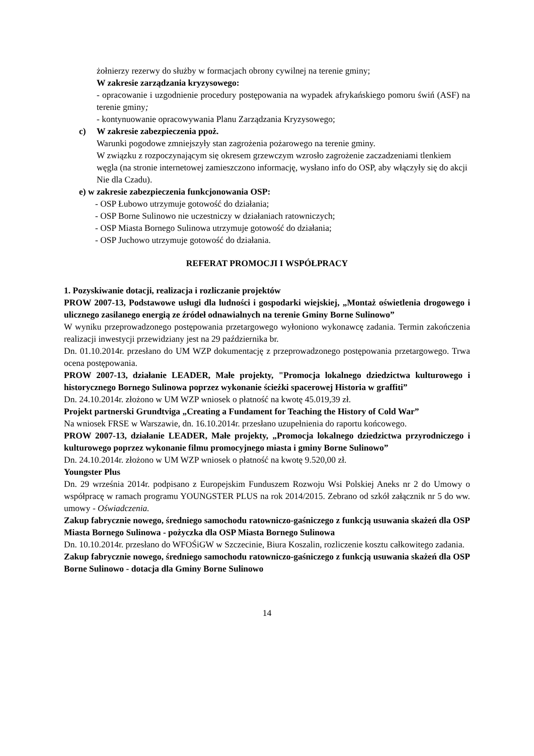żołnierzy rezerwy do służby w formacjach obrony cywilnej na terenie gminy;
W zakresie zarządzania kryzysowego:
- opracowanie i uzgodnienie procedury postępowania na wypadek afrykańskiego pomoru świń (ASF) na terenie gminy;
- kontynuowanie opracowywania Planu Zarządzania Kryzysowego;
c) W zakresie zabezpieczenia ppoż.
Warunki pogodowe zmniejszyły stan zagrożenia pożarowego na terenie gminy.
W związku z rozpoczynającym się okresem grzewczym wzrosło zagrożenie zaczadzeniami tlenkiem węgla (na stronie internetowej zamieszczono informację, wysłano info do OSP, aby włączyły się do akcji Nie dla Czadu).
e) w zakresie zabezpieczenia funkcjonowania OSP:
- OSP Łubowo utrzymuje gotowość do działania;
- OSP Borne Sulinowo nie uczestniczy w działaniach ratowniczych;
- OSP Miasta Bornego Sulinowa utrzymuje gotowość do działania;
- OSP Juchowo utrzymuje gotowość do działania.
REFERAT PROMOCJI I WSPÓŁPRACY
1. Pozyskiwanie dotacji, realizacja i rozliczanie projektów
PROW 2007-13, Podstawowe usługi dla ludności i gospodarki wiejskiej, „Montaż oświetlenia drogowego i ulicznego zasilanego energią ze źródeł odnawialnych na terenie Gminy Borne Sulinowo”
W wyniku przeprowadzonego postępowania przetargowego wyłoniono wykonawcę zadania. Termin zakończenia realizacji inwestycji przewidziany jest na 29 października br.
Dn. 01.10.2014r. przesłano do UM WZP dokumentację z przeprowadzonego postępowania przetargowego. Trwa ocena postępowania.
PROW 2007-13, działanie LEADER, Małe projekty, "Promocja lokalnego dziedzictwa kulturowego i historycznego Bornego Sulinowa poprzez wykonanie ścieżki spacerowej Historia w graffiti”
Dn. 24.10.2014r. złożono w UM WZP wniosek o płatność na kwotę 45.019,39 zł.
Projekt partnerski Grundtviga „Creating a Fundament for Teaching the History of Cold War”
Na wniosek FRSE w Warszawie, dn. 16.10.2014r. przesłano uzupełnienia do raportu końcowego.
PROW 2007-13, działanie LEADER, Małe projekty, „Promocja lokalnego dziedzictwa przyrodniczego i kulturowego poprzez wykonanie filmu promocyjnego miasta i gminy Borne Sulinowo”
Dn. 24.10.2014r. złożono w UM WZP wniosek o płatność na kwotę 9.520,00 zł.
Youngster Plus
Dn. 29 września 2014r. podpisano z Europejskim Funduszem Rozwoju Wsi Polskiej Aneks nr 2 do Umowy o współpracę w ramach programu YOUNGSTER PLUS na rok 2014/2015. Zebrano od szkół załącznik nr 5 do ww. umowy - Oświadczenia.
Zakup fabrycznie nowego, średniego samochodu ratowniczo-gaśniczego z funkcją usuwania skażeń dla OSP Miasta Bornego Sulinowa - pożyczka dla OSP Miasta Bornego Sulinowa
Dn. 10.10.2014r. przesłano do WFOŚiGW w Szczecinie, Biura Koszalin, rozliczenie kosztu całkowitego zadania.
Zakup fabrycznie nowego, średniego samochodu ratowniczo-gaśniczego z funkcją usuwania skażeń dla OSP Borne Sulinowo - dotacja dla Gminy Borne Sulinowo
14